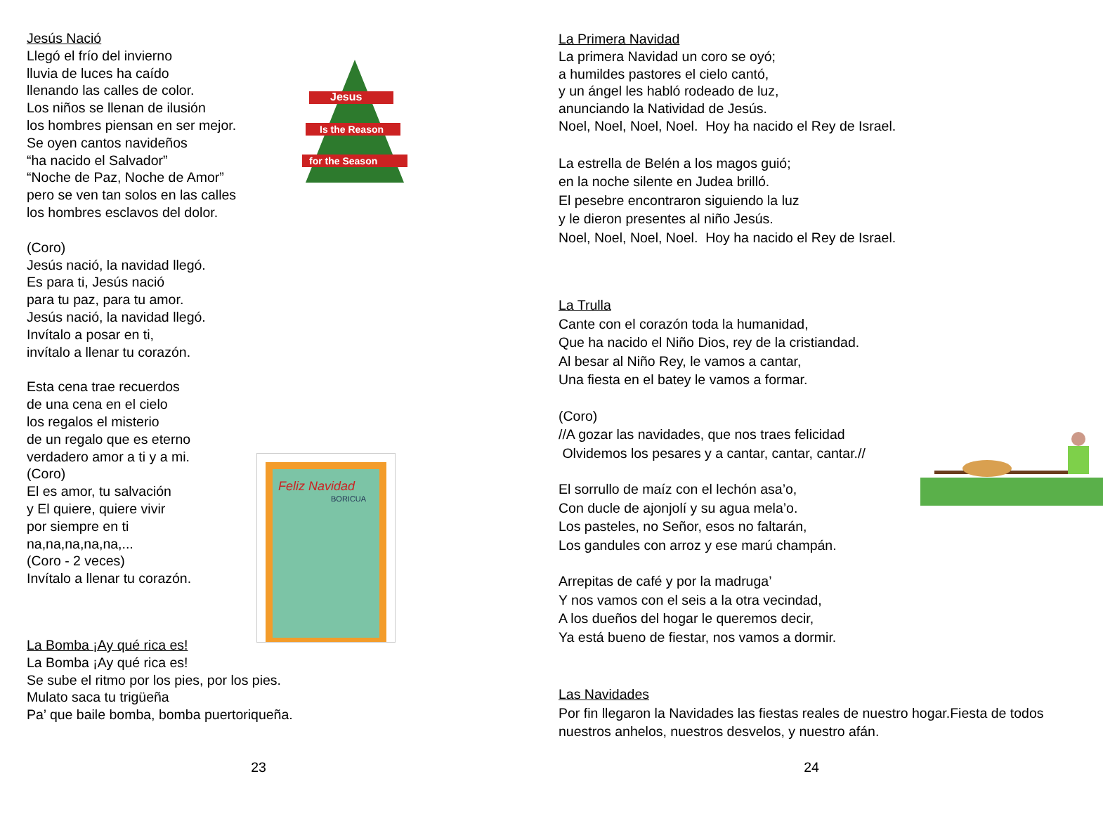Jesus
Is the Reason
for the Season
Feliz Navidad
BORICUA
Jesús Nació
Llegó el frío del invierno
lluvia de luces ha caído
llenando las calles de color.
Los niños se llenan de ilusión
los hombres piensan en ser mejor.
Se oyen cantos navideños
“ha nacido el Salvador”
“Noche de Paz, Noche de Amor”
pero se ven tan solos en las calles
los hombres esclavos del dolor.
(Coro)
Jesús nació, la navidad llegó.
Es para ti, Jesús nació
para tu paz, para tu amor.
Jesús nació, la navidad llegó.
Invítalo a posar en ti,
invítalo a llenar tu corazón.
Esta cena trae recuerdos
de una cena en el cielo
los regalos el misterio
de un regalo que es eterno
verdadero amor a ti y a mi.
(Coro)
El es amor, tu salvación
y El quiere, quiere vivir
por siempre en ti
na,na,na,na,na,...
(Coro - 2 veces)
Invítalo a llenar tu corazón.
La Bomba ¡Ay qué rica es!
La Bomba ¡Ay qué rica es!
Se sube el ritmo por los pies, por los pies.
Mulato saca tu trigüeña
Pa’ que baile bomba, bomba puertoriqueña.
23
La Primera Navidad
La primera Navidad un coro se oyó;
a humildes pastores el cielo cantó,
y un ángel les habló rodeado de luz,
anunciando la Natividad de Jesús.
Noel, Noel, Noel, Noel. Hoy ha nacido el Rey de Israel.
La estrella de Belén a los magos guió;
en la noche silente en Judea brilló.
El pesebre encontraron siguiendo la luz
y le dieron presentes al niño Jesús.
Noel, Noel, Noel, Noel. Hoy ha nacido el Rey de Israel.
La Trulla
Cante con el corazón toda la humanidad,
Que ha nacido el Niño Dios, rey de la cristiandad.
Al besar al Niño Rey, le vamos a cantar,
Una fiesta en el batey le vamos a formar.
(Coro)
//A gozar las navidades, que nos traes felicidad
Olvidemos los pesares y a cantar, cantar, cantar.//
El sorrullo de maíz con el lechón asa’o,
Con ducle de ajonjolí y su agua mela’o.
Los pasteles, no Señor, esos no faltarán,
Los gandules con arroz y ese marú champán.
Arrepitas de café y por la madruga’
Y nos vamos con el seis a la otra vecindad,
A los dueños del hogar le queremos decir,
Ya está bueno de fiestar, nos vamos a dormir.
Las Navidades
Por fin llegaron la Navidades las fiestas reales de nuestro hogar.Fiesta de todos nuestros anhelos, nuestros desvelos, y nuestro afán.
24